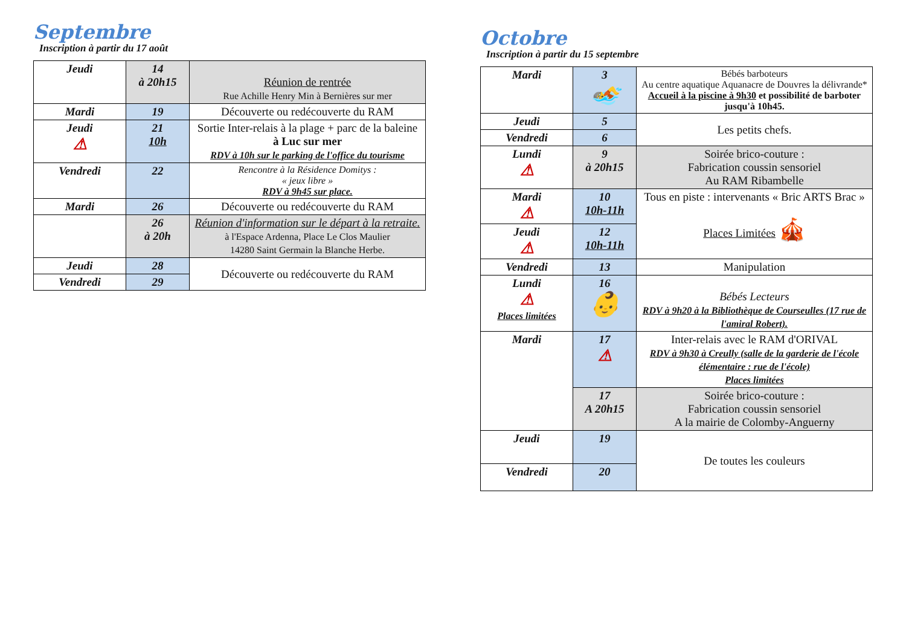Septembre
Inscription à partir du 17 août
| Jeudi | 14 à 20h15 | Réunion de rentrée Rue Achille Henry Min à Bernières sur mer |
| Mardi | 19 | Découverte ou redécouverte du RAM |
| Jeudi ⚠ | 21 10h | Sortie Inter-relais à la plage + parc de la baleine à Luc sur mer RDV à 10h sur le parking de l'office du tourisme |
| Vendredi | 22 | Rencontre à la Résidence Domitys : « jeux libre » RDV à 9h45 sur place. |
| Mardi | 26 | Découverte ou redécouverte du RAM |
| | 26 à 20h | Réunion d'information sur le départ à la retraite. à l'Espace Ardenna, Place Le Clos Maulier 14280 Saint Germain la Blanche Herbe. |
| Jeudi | 28 | Découverte ou redécouverte du RAM |
| Vendredi | 29 | |
Octobre
Inscription à partir du 15 septembre
| Mardi | 3 🏊 | Bébés barboteurs Au centre aquatique Aquanacre de Douvres la délivrande* Accueil à la piscine à 9h30 et possibilité de barboter jusqu'à 10h45. |
| Jeudi | 5 | Les petits chefs. |
| Vendredi | 6 | |
| Lundi ⚠ | 9 à 20h15 | Soirée brico-couture : Fabrication coussin sensoriel Au RAM Ribambelle |
| Mardi ⚠ | 10 10h-11h | Tous en piste : intervenants « Bric ARTS Brac » Places Limitées 🎪 |
| Jeudi ⚠ | 12 10h-11h | |
| Vendredi | 13 | Manipulation |
| Lundi ⚠ Places limitées | 16 👶 | Bébés Lecteurs RDV à 9h20 à la Bibliothèque de Courseulles (17 rue de l'amiral Robert). |
| Mardi | 17 ⚠ | Inter-relais avec le RAM d'ORIVAL RDV à 9h30 à Creully (salle de la garderie de l'école élémentaire : rue de l'école) Places limitées |
| | 17 A 20h15 | Soirée brico-couture : Fabrication coussin sensoriel A la mairie de Colomby-Anguerny |
| Jeudi | 19 | De toutes les couleurs |
| Vendredi | 20 | |